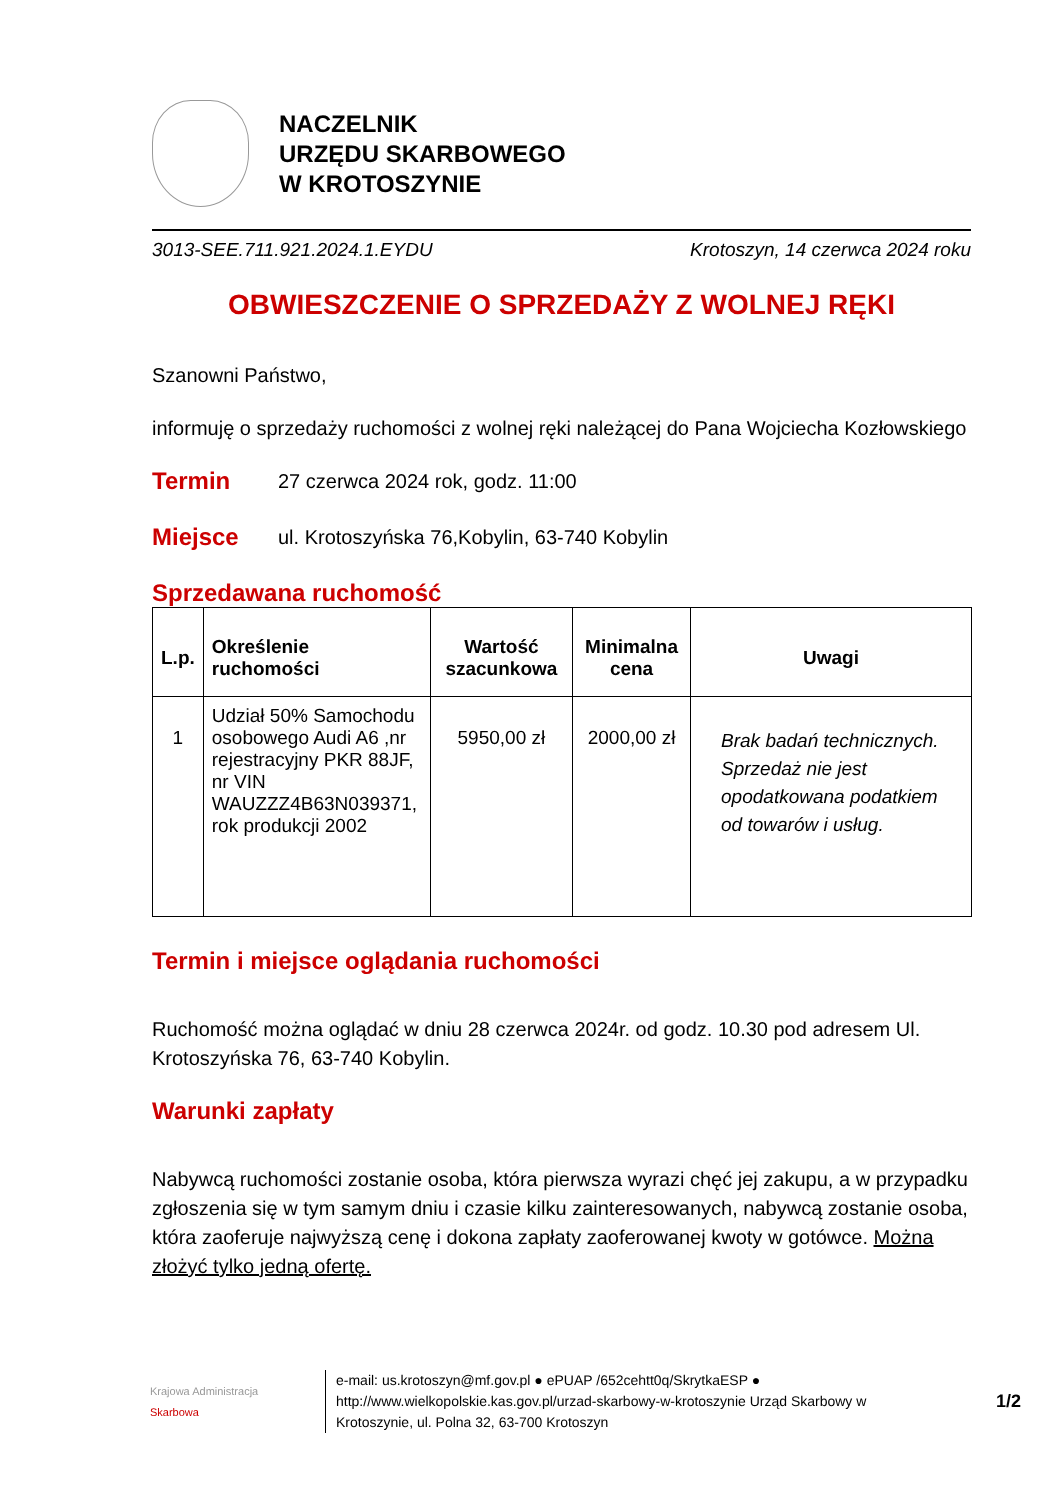NACZELNIK
URZĘDU SKARBOWEGO
W KROTOSZYNIE
3013-SEE.711.921.2024.1.EYDU Krotoszyn, 14 czerwca 2024 roku
OBWIESZCZENIE O SPRZEDAŻY Z WOLNEJ RĘKI
Szanowni Państwo,
informuję o sprzedaży ruchomości z wolnej ręki należącej do Pana Wojciecha Kozłowskiego
Termin 27 czerwca 2024 rok, godz. 11:00
Miejsce ul. Krotoszyńska 76,Kobylin, 63-740 Kobylin
Sprzedawana ruchomość
| L.p. | Określenie ruchomości | Wartość szacunkowa | Minimalna cena | Uwagi |
| --- | --- | --- | --- | --- |
| 1 | Udział 50% Samochodu osobowego Audi A6 ,nr rejestracyjny PKR 88JF, nr VIN WAUZZZ4B63N039371, rok produkcji 2002 | 5950,00 zł | 2000,00 zł | Brak badań technicznych. Sprzedaż nie jest opodatkowana podatkiem od towarów i usług. |
Termin i miejsce oglądania ruchomości
Ruchomość można oglądać w dniu 28 czerwca 2024r. od godz. 10.30 pod adresem Ul. Krotoszyńska 76, 63-740 Kobylin.
Warunki zapłaty
Nabywcą ruchomości zostanie osoba, która pierwsza wyrazi chęć jej zakupu, a w przypadku zgłoszenia się w tym samym dniu i czasie kilku zainteresowanych, nabywcą zostanie osoba, która zaoferuje najwyższą cenę i dokona zapłaty zaoferowanej kwoty w gotówce. Można złożyć tylko jedną ofertę.
Krajowa Administracja
Skarbowa
e-mail: us.krotoszyn@mf.gov.pl ● ePUAP /652cehtt0q/SkrytkaESP ● http://www.wielkopolskie.kas.gov.pl/urzad-skarbowy-w-krotoszynie Urząd Skarbowy w Krotoszynie, ul. Polna 32, 63-700 Krotoszyn
1/2